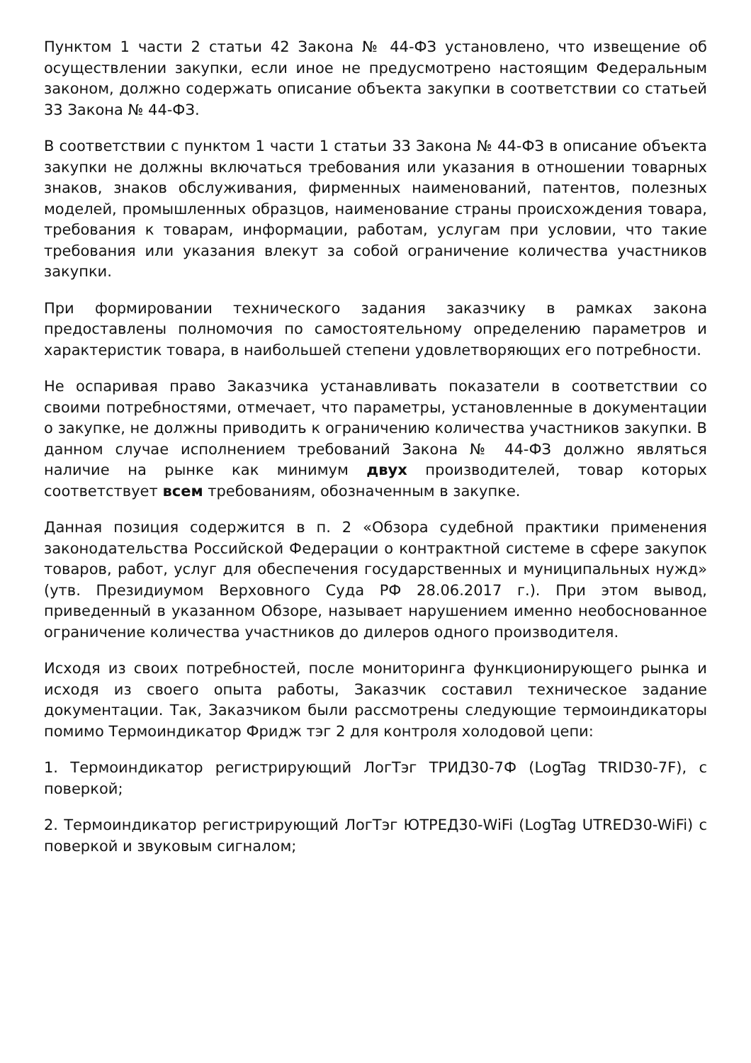Пунктом 1 части 2 статьи 42 Закона № 44-ФЗ установлено, что извещение об осуществлении закупки, если иное не предусмотрено настоящим Федеральным законом, должно содержать описание объекта закупки в соответствии со статьей 33 Закона № 44-ФЗ.
В соответствии с пунктом 1 части 1 статьи 33 Закона № 44-ФЗ в описание объекта закупки не должны включаться требования или указания в отношении товарных знаков, знаков обслуживания, фирменных наименований, патентов, полезных моделей, промышленных образцов, наименование страны происхождения товара, требования к товарам, информации, работам, услугам при условии, что такие требования или указания влекут за собой ограничение количества участников закупки.
При формировании технического задания заказчику в рамках закона предоставлены полномочия по самостоятельному определению параметров и характеристик товара, в наибольшей степени удовлетворяющих его потребности.
Не оспаривая право Заказчика устанавливать показатели в соответствии со своими потребностями, отмечает, что параметры, установленные в документации о закупке, не должны приводить к ограничению количества участников закупки. В данном случае исполнением требований Закона № 44-ФЗ должно являться наличие на рынке как минимум двух производителей, товар которых соответствует всем требованиям, обозначенным в закупке.
Данная позиция содержится в п. 2 «Обзора судебной практики применения законодательства Российской Федерации о контрактной системе в сфере закупок товаров, работ, услуг для обеспечения государственных и муниципальных нужд» (утв. Президиумом Верховного Суда РФ 28.06.2017 г.). При этом вывод, приведенный в указанном Обзоре, называет нарушением именно необоснованное ограничение количества участников до дилеров одного производителя.
Исходя из своих потребностей, после мониторинга функционирующего рынка и исходя из своего опыта работы, Заказчик составил техническое задание документации. Так, Заказчиком были рассмотрены следующие термоиндикаторы помимо Термоиндикатор Фридж тэг 2 для контроля холодовой цепи:
1. Термоиндикатор регистрирующий ЛогТэг ТРИД30-7Ф (LogTag TRID30-7F), с поверкой;
2. Термоиндикатор регистрирующий ЛогТэг ЮТРЕД30-WiFi (LogTag UTRED30-WiFi) с поверкой и звуковым сигналом;